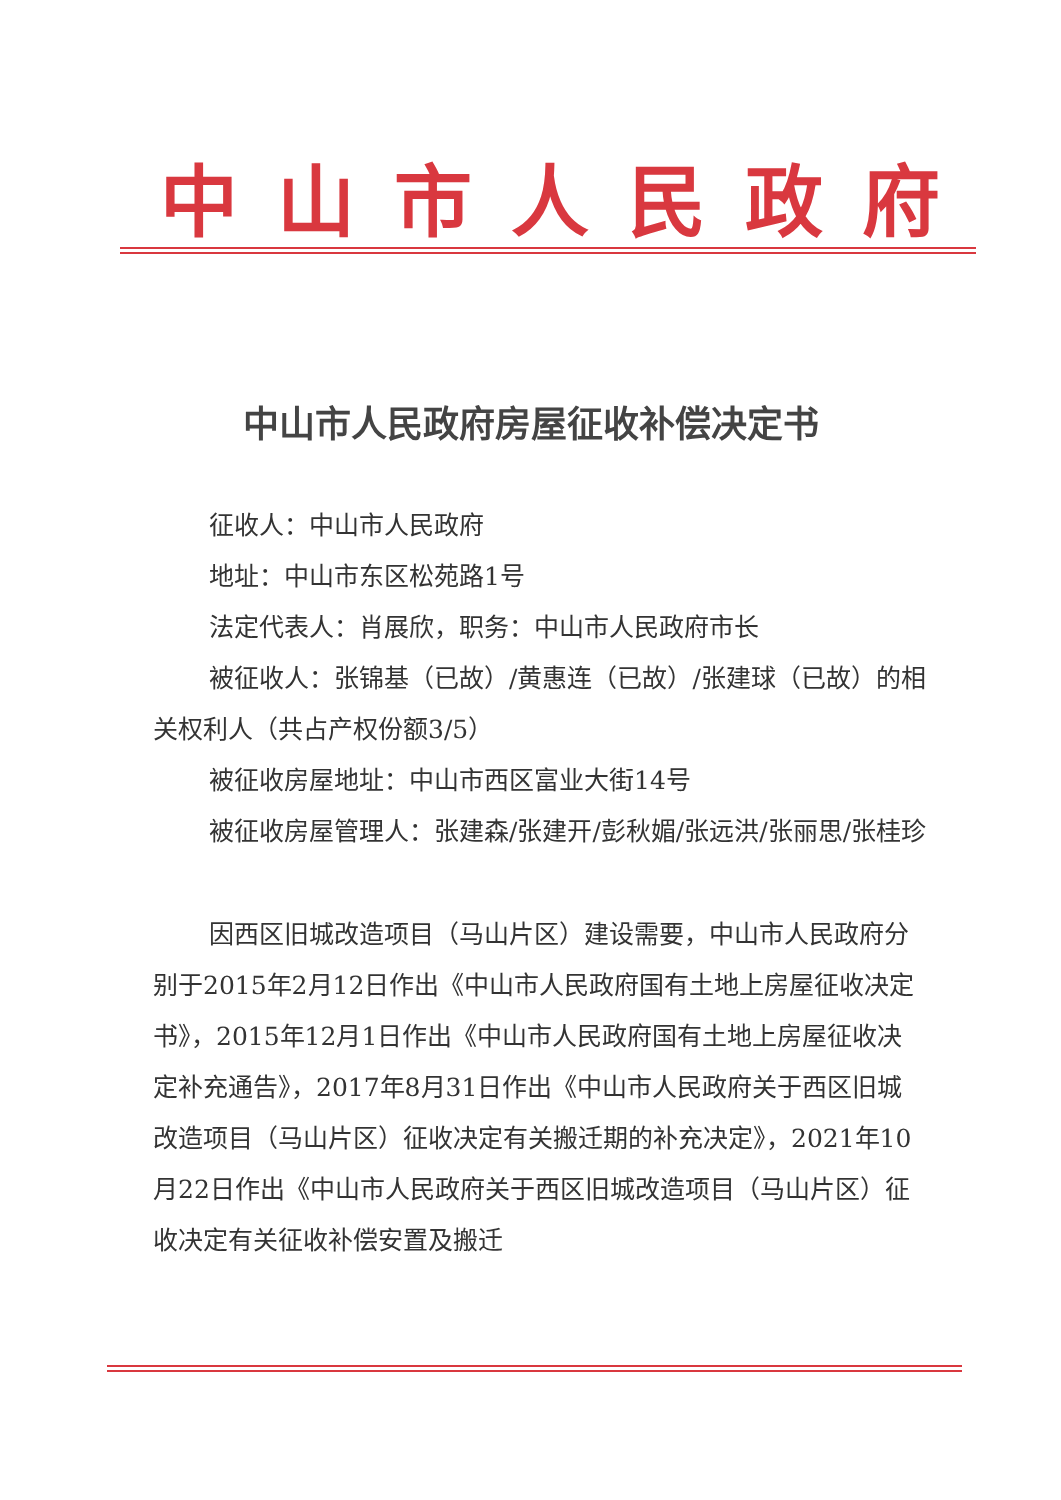中山市人民政府
中山市人民政府房屋征收补偿决定书
征收人：中山市人民政府
地址：中山市东区松苑路1号
法定代表人：肖展欣，职务：中山市人民政府市长
被征收人：张锦基（已故）/黄惠连（已故）/张建球（已故）的相关权利人（共占产权份额3/5）
被征收房屋地址：中山市西区富业大街14号
被征收房屋管理人：张建森/张建开/彭秋媚/张远洪/张丽思/张桂珍
因西区旧城改造项目（马山片区）建设需要，中山市人民政府分别于2015年2月12日作出《中山市人民政府国有土地上房屋征收决定书》，2015年12月1日作出《中山市人民政府国有土地上房屋征收决定补充通告》，2017年8月31日作出《中山市人民政府关于西区旧城改造项目（马山片区）征收决定有关搬迁期的补充决定》，2021年10月22日作出《中山市人民政府关于西区旧城改造项目（马山片区）征收决定有关征收补偿安置及搬迁